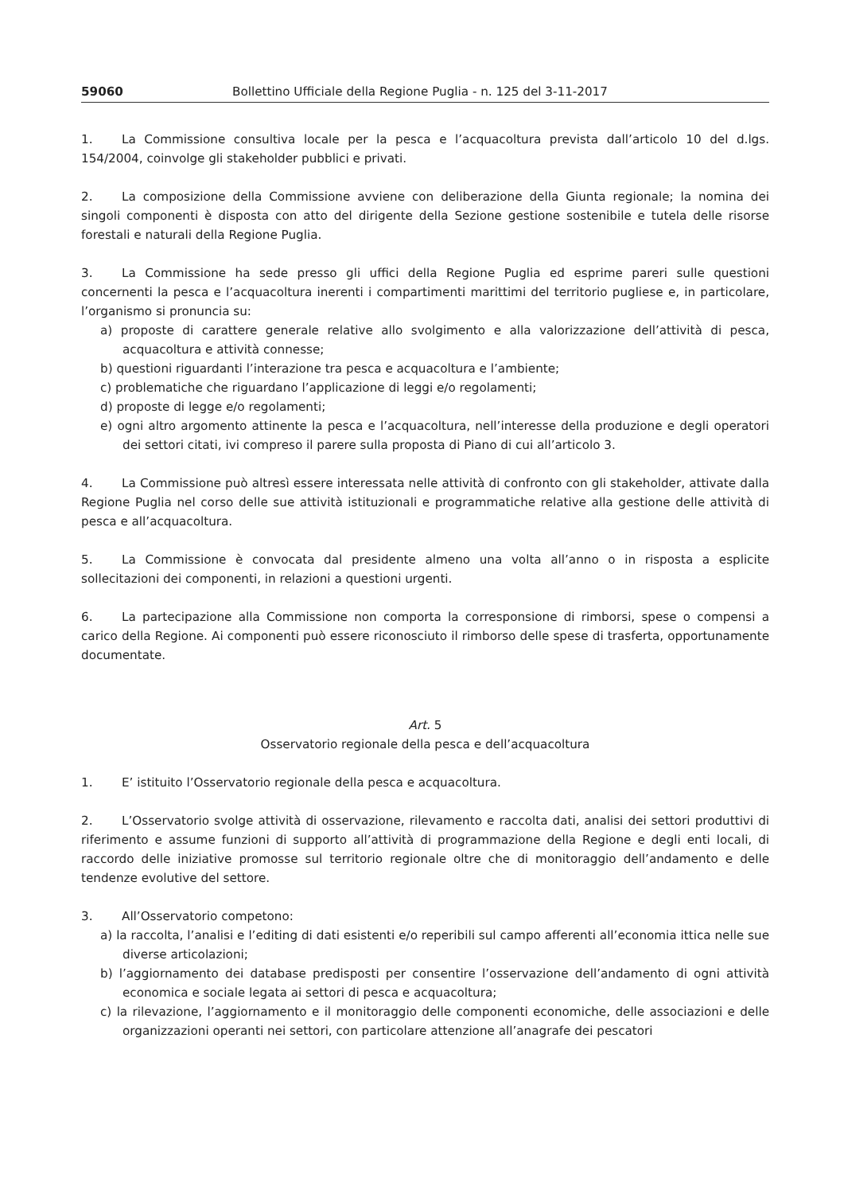59060 Bollettino Ufficiale della Regione Puglia - n. 125 del 3-11-2017
1. La Commissione consultiva locale per la pesca e l’acquacoltura prevista dall’articolo 10 del d.lgs. 154/2004, coinvolge gli stakeholder pubblici e privati.
2. La composizione della Commissione avviene con deliberazione della Giunta regionale; la nomina dei singoli componenti è disposta con atto del dirigente della Sezione gestione sostenibile e tutela delle risorse forestali e naturali della Regione Puglia.
3. La Commissione ha sede presso gli uffici della Regione Puglia ed esprime pareri sulle questioni concernenti la pesca e l’acquacoltura inerenti i compartimenti marittimi del territorio pugliese e, in particolare, l’organismo si pronuncia su:
a) proposte di carattere generale relative allo svolgimento e alla valorizzazione dell’attività di pesca, acquacoltura e attività connesse;
b) questioni riguardanti l’interazione tra pesca e acquacoltura e l’ambiente;
c) problematiche che riguardano l’applicazione di leggi e/o regolamenti;
d) proposte di legge e/o regolamenti;
e) ogni altro argomento attinente la pesca e l’acquacoltura, nell’interesse della produzione e degli operatori dei settori citati, ivi compreso il parere sulla proposta di Piano di cui all’articolo 3.
4. La Commissione può altresì essere interessata nelle attività di confronto con gli stakeholder, attivate dalla Regione Puglia nel corso delle sue attività istituzionali e programmatiche relative alla gestione delle attività di pesca e all’acquacoltura.
5. La Commissione è convocata dal presidente almeno una volta all’anno o in risposta a esplicite sollecitazioni dei componenti, in relazioni a questioni urgenti.
6. La partecipazione alla Commissione non comporta la corresponsione di rimborsi, spese o compensi a carico della Regione. Ai componenti può essere riconosciuto il rimborso delle spese di trasferta, opportunamente documentate.
Art. 5
Osservatorio regionale della pesca e dell’acquacoltura
1. E’ istituito l’Osservatorio regionale della pesca e acquacoltura.
2. L’Osservatorio svolge attività di osservazione, rilevamento e raccolta dati, analisi dei settori produttivi di riferimento e assume funzioni di supporto all’attività di programmazione della Regione e degli enti locali, di raccordo delle iniziative promosse sul territorio regionale oltre che di monitoraggio dell’andamento e delle tendenze evolutive del settore.
3. All’Osservatorio competono:
a) la raccolta, l’analisi e l’editing di dati esistenti e/o reperibili sul campo afferenti all’economia ittica nelle sue diverse articolazioni;
b) l’aggiornamento dei database predisposti per consentire l’osservazione dell’andamento di ogni attività economica e sociale legata ai settori di pesca e acquacoltura;
c) la rilevazione, l’aggiornamento e il monitoraggio delle componenti economiche, delle associazioni e delle organizzazioni operanti nei settori, con particolare attenzione all’anagrafe dei pescatori